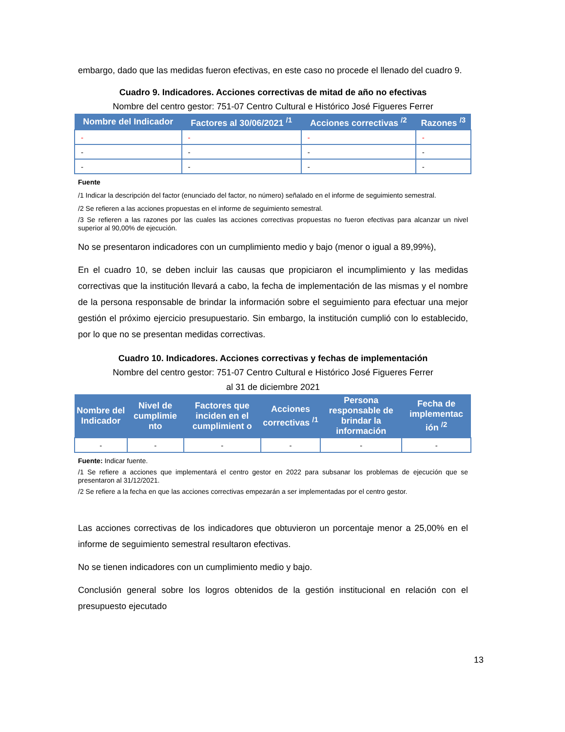embargo, dado que las medidas fueron efectivas, en este caso no procede el llenado del cuadro 9.
Cuadro 9. Indicadores. Acciones correctivas de mitad de año no efectivas
Nombre del centro gestor: 751-07 Centro Cultural e Histórico José Figueres Ferrer
| Nombre del Indicador | Factores al 30/06/2021 <sup>/1</sup> | Acciones correctivas <sup>/2</sup> | Razones <sup>/3</sup> |
| --- | --- | --- | --- |
| - | - | - | - |
| - | - | - | - |
| - | - | - | - |
Fuente
/1 Indicar la descripción del factor (enunciado del factor, no número) señalado en el informe de seguimiento semestral.
/2 Se refieren a las acciones propuestas en el informe de seguimiento semestral.
/3 Se refieren a las razones por las cuales las acciones correctivas propuestas no fueron efectivas para alcanzar un nivel superior al 90,00% de ejecución.
No se presentaron indicadores con un cumplimiento medio y bajo (menor o igual a 89,99%),
En el cuadro 10, se deben incluir las causas que propiciaron el incumplimiento y las medidas correctivas que la institución llevará a cabo, la fecha de implementación de las mismas y el nombre de la persona responsable de brindar la información sobre el seguimiento para efectuar una mejor gestión el próximo ejercicio presupuestario. Sin embargo, la institución cumplió con lo establecido, por lo que no se presentan medidas correctivas.
Cuadro 10. Indicadores. Acciones correctivas y fechas de implementación
Nombre del centro gestor: 751-07 Centro Cultural e Histórico José Figueres Ferrer
al 31 de diciembre 2021
| Nombre del Indicador | Nivel de cumplimie nto | Factores que inciden en el cumplimient o | Acciones correctivas <sup>/1</sup> | Persona responsable de brindar la información | Fecha de implementac ión <sup>/2</sup> |
| --- | --- | --- | --- | --- | --- |
| - | - | - | - | - | - |
Fuente: Indicar fuente.
/1 Se refiere a acciones que implementará el centro gestor en 2022 para subsanar los problemas de ejecución que se presentaron al 31/12/2021.
/2 Se refiere a la fecha en que las acciones correctivas empezarán a ser implementadas por el centro gestor.
Las acciones correctivas de los indicadores que obtuvieron un porcentaje menor a 25,00% en el informe de seguimiento semestral resultaron efectivas.
No se tienen indicadores con un cumplimiento medio y bajo.
Conclusión general sobre los logros obtenidos de la gestión institucional en relación con el presupuesto ejecutado
13